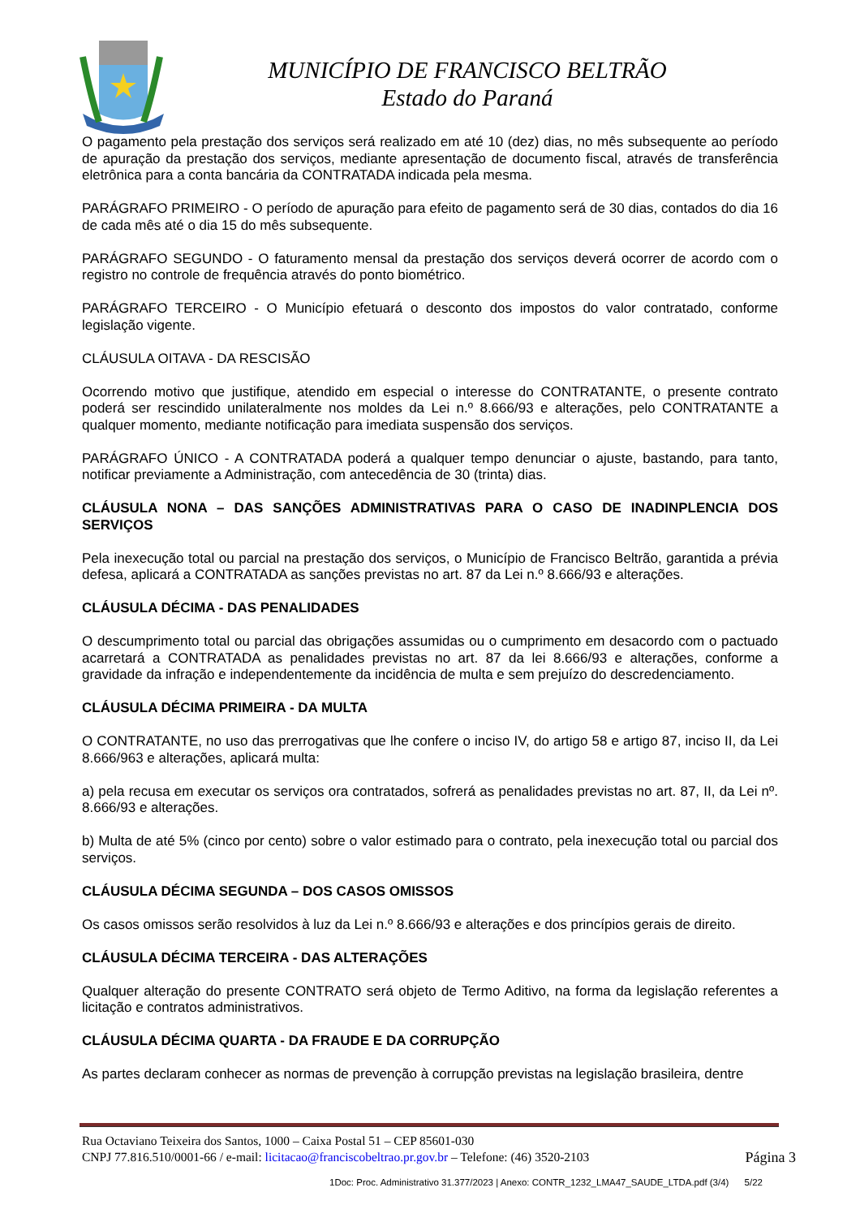MUNICÍPIO DE FRANCISCO BELTRÃO
Estado do Paraná
O pagamento pela prestação dos serviços será realizado em até 10 (dez) dias, no mês subsequente ao período de apuração da prestação dos serviços, mediante apresentação de documento fiscal, através de transferência eletrônica para a conta bancária da CONTRATADA indicada pela mesma.
PARÁGRAFO PRIMEIRO - O período de apuração para efeito de pagamento será de 30 dias, contados do dia 16 de cada mês até o dia 15 do mês subsequente.
PARÁGRAFO SEGUNDO - O faturamento mensal da prestação dos serviços deverá ocorrer de acordo com o registro no controle de frequência através do ponto biométrico.
PARÁGRAFO TERCEIRO - O Município efetuará o desconto dos impostos do valor contratado, conforme legislação vigente.
CLÁUSULA OITAVA - DA RESCISÃO
Ocorrendo motivo que justifique, atendido em especial o interesse do CONTRATANTE, o presente contrato poderá ser rescindido unilateralmente nos moldes da Lei n.º 8.666/93 e alterações, pelo CONTRATANTE a qualquer momento, mediante notificação para imediata suspensão dos serviços.
PARÁGRAFO ÚNICO - A CONTRATADA poderá a qualquer tempo denunciar o ajuste, bastando, para tanto, notificar previamente a Administração, com antecedência de 30 (trinta) dias.
CLÁUSULA NONA – DAS SANÇÕES ADMINISTRATIVAS PARA O CASO DE INADINPLENCIA DOS SERVIÇOS
Pela inexecução total ou parcial na prestação dos serviços, o Município de Francisco Beltrão, garantida a prévia defesa, aplicará a CONTRATADA as sanções previstas no art. 87 da Lei n.º 8.666/93 e alterações.
CLÁUSULA DÉCIMA - DAS PENALIDADES
O descumprimento total ou parcial das obrigações assumidas ou o cumprimento em desacordo com o pactuado acarretará a CONTRATADA as penalidades previstas no art. 87 da lei 8.666/93 e alterações, conforme a gravidade da infração e independentemente da incidência de multa e sem prejuízo do descredenciamento.
CLÁUSULA DÉCIMA PRIMEIRA - DA MULTA
O CONTRATANTE, no uso das prerrogativas que lhe confere o inciso IV, do artigo 58 e artigo 87, inciso II, da Lei 8.666/963 e alterações, aplicará multa:
a) pela recusa em executar os serviços ora contratados, sofrerá as penalidades previstas no art. 87, II, da Lei nº. 8.666/93 e alterações.
b) Multa de até 5% (cinco por cento) sobre o valor estimado para o contrato, pela inexecução total ou parcial dos serviços.
CLÁUSULA DÉCIMA SEGUNDA – DOS CASOS OMISSOS
Os casos omissos serão resolvidos à luz da Lei n.º 8.666/93 e alterações e dos princípios gerais de direito.
CLÁUSULA DÉCIMA TERCEIRA - DAS ALTERAÇÕES
Qualquer alteração do presente CONTRATO será objeto de Termo Aditivo, na forma da legislação referentes a licitação e contratos administrativos.
CLÁUSULA DÉCIMA QUARTA - DA FRAUDE E DA CORRUPÇÃO
As partes declaram conhecer as normas de prevenção à corrupção previstas na legislação brasileira, dentre
Rua Octaviano Teixeira dos Santos, 1000 – Caixa Postal 51 – CEP 85601-030
CNPJ 77.816.510/0001-66 / e-mail: licitacao@franciscobeltrao.pr.gov.br – Telefone: (46) 3520-2103 Página 3
1Doc: Proc. Administrativo 31.377/2023 | Anexo: CONTR_1232_LMA47_SAUDE_LTDA.pdf (3/4) 5/22